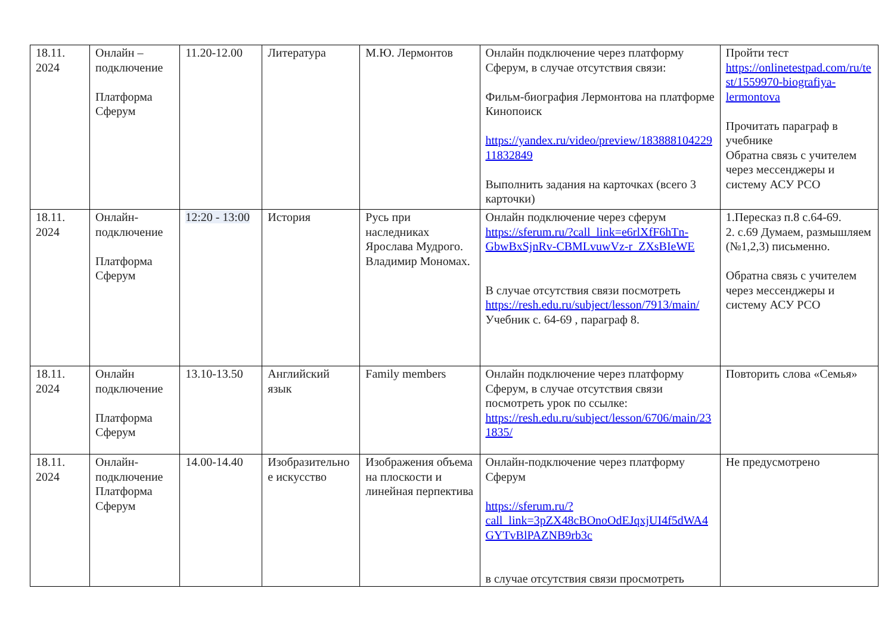| 18.11. 2024 | Онлайн – подключение Платформа Сферум | 11.20-12.00 | Литература | М.Ю. Лермонтов | Онлайн подключение через платформу Сферум, в случае отсутствия связи: Фильм-биография Лермонтова на платформе Кинопоиск https://yandex.ru/video/preview/18388810422911832849 Выполнить задания на карточках (всего 3 карточки) | Пройти тест https://onlinetestpad.com/ru/test/1559970-biografiya-lermontova Прочитать параграф в учебнике Обратна связь с учителем через мессенджеры и систему АСУ РСО |
| 18.11. 2024 | Онлайн-подключение Платформа Сферум | 12:20 - 13:00 | История | Русь при наследниках Ярослава Мудрого. Владимир Мономах. | Онлайн подключение через сферум https://sferum.ru/?call_link=e6rlXfF6hTn-GbwBxSjnRv-CBMLvuwVz-r_ZXsBIeWE В случае отсутствия связи посмотреть https://resh.edu.ru/subject/lesson/7913/main/ Учебник с. 64-69 , параграф 8. | 1.Пересказ п.8 с.64-69. 2. с.69 Думаем, размышляем (№1,2,3) письменно. Обратна связь с учителем через мессенджеры и систему АСУ РСО |
| 18.11. 2024 | Онлайн подключение Платформа Сферум | 13.10-13.50 | Английский язык | Family members | Онлайн подключение через платформу Сферум, в случае отсутствия связи посмотреть урок по ссылке: https://resh.edu.ru/subject/lesson/6706/main/231835/ | Повторить слова «Семья» |
| 18.11. 2024 | Онлайн-подключение Платформа Сферум | 14.00-14.40 | Изобразительное искусство | Изображения объема на плоскости и линейная перпектива | Онлайн-подключение через платформу Сферум https://sferum.ru/?call_link=3pZX48cBOnoOdEJqxjUI4f5dWA4GYTvBlPAZNB9rb3c в случае отсутствия связи просмотреть | Не предусмотрено |